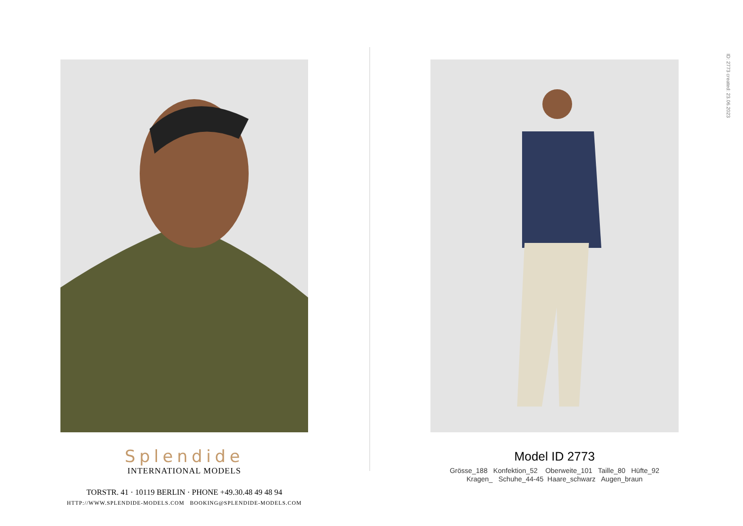Splendide
INTERNATIONAL MODELS
TORSTR. 41 · 10119 BERLIN · PHONE +49.30.48 49 48 94
HTTP://WWW.SPLENDIDE-MODELS.COM BOOKING@SPLENDIDE-MODELS.COM
Model ID 2773
Grösse_188 Konfektion_52 Oberweite_101 Taille_80 Hüfte_92
Kragen_ Schuhe_44-45 Haare_schwarz Augen_braun
ID: 2773 created: 23.06.2023